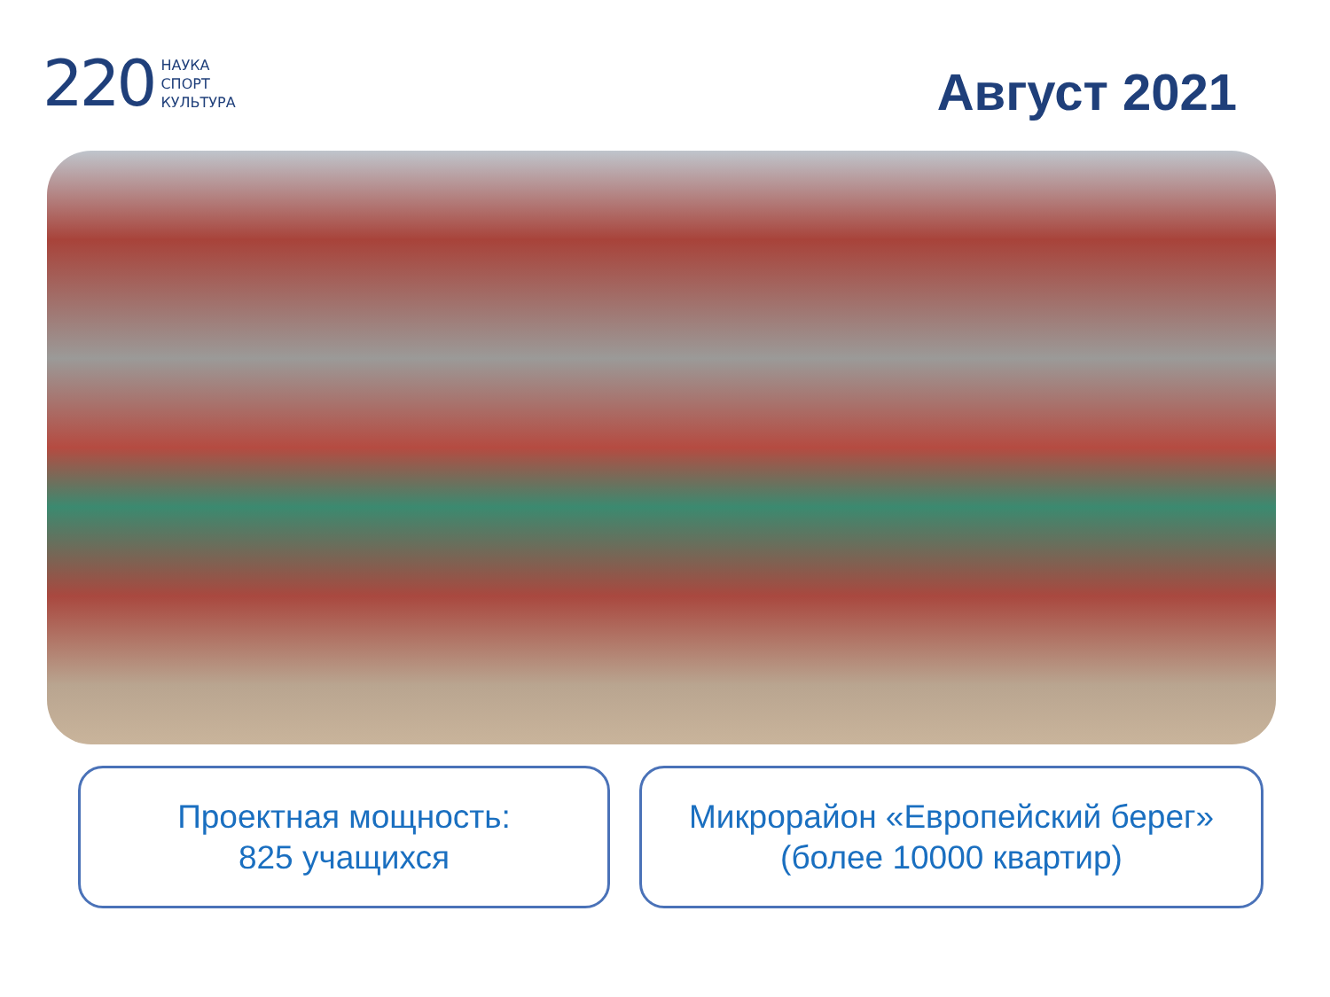220 НАУКА
СПОРТ
КУЛЬТУРА
Август 2021
Проектная мощность:
825 учащихся
Микрорайон «Европейский берег»
(более 10000 квартир)